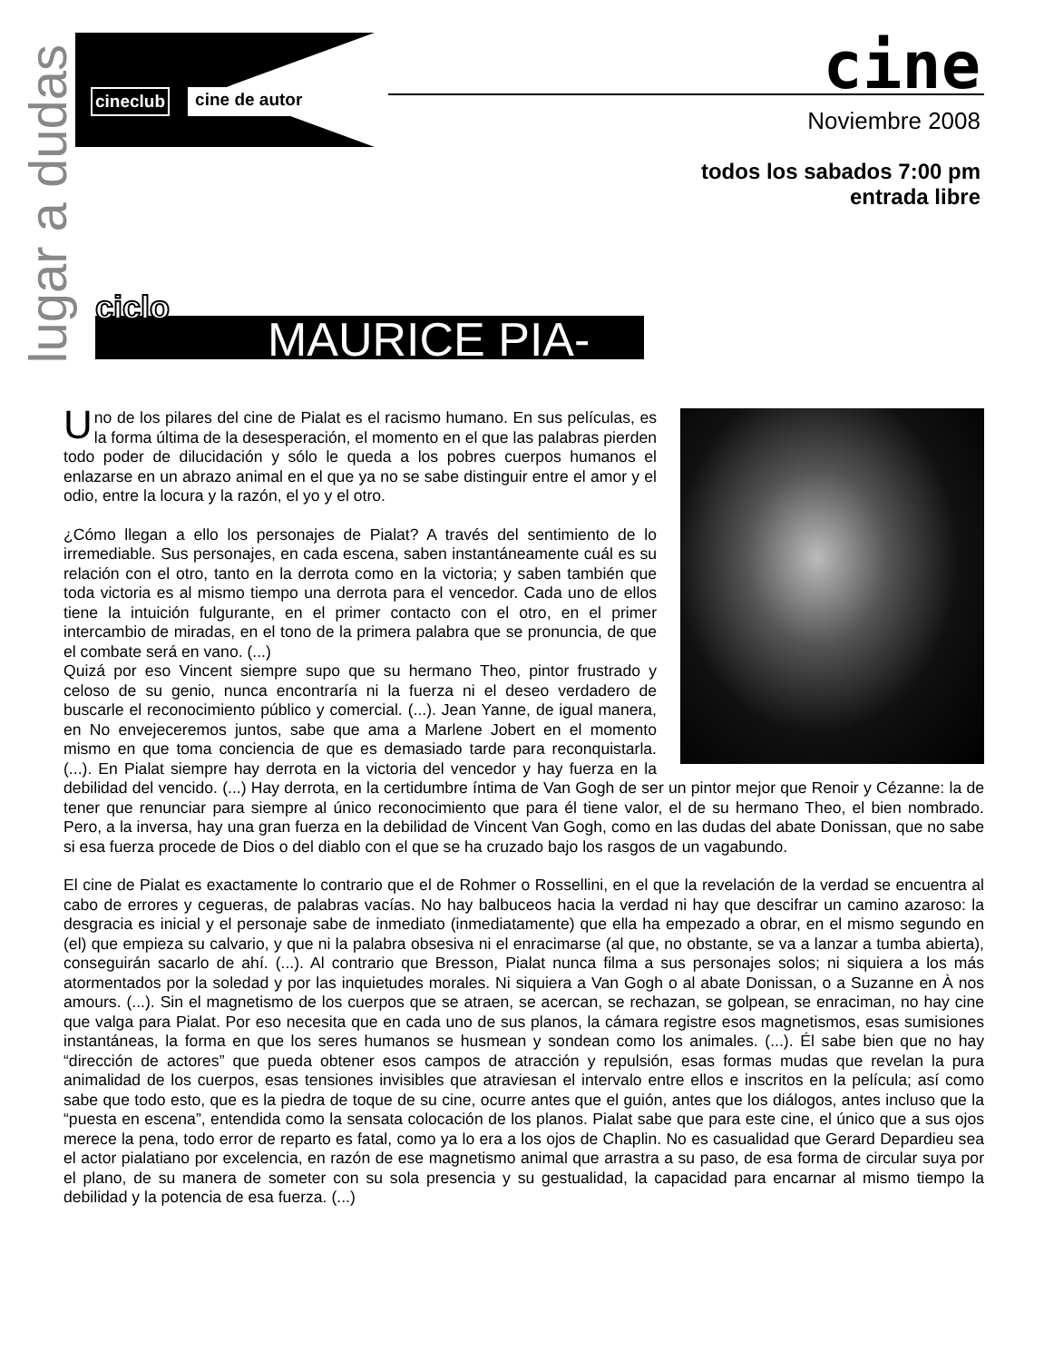lugar a dudas
cineclub cine de autor
cine
Noviembre 2008
todos los sabados 7:00 pm
entrada libre
MAURICE PIA-
ciclo
Uno de los pilares del cine de Pialat es el racismo humano. En sus películas, es la forma última de la desesperación, el momento en el que las palabras pierden todo poder de dilucidación y sólo le queda a los pobres cuerpos humanos el enlazarse en un abrazo animal en el que ya no se sabe distinguir entre el amor y el odio, entre la locura y la razón, el yo y el otro.
¿Cómo llegan a ello los personajes de Pialat? A través del sentimiento de lo irremediable. Sus personajes, en cada escena, saben instantáneamente cuál es su relación con el otro, tanto en la derrota como en la victoria; y saben también que toda victoria es al mismo tiempo una derrota para el vencedor. Cada uno de ellos tiene la intuición fulgurante, en el primer contacto con el otro, en el primer intercambio de miradas, en el tono de la primera palabra que se pronuncia, de que el combate será en vano. (...)
Quizá por eso Vincent siempre supo que su hermano Theo, pintor frustrado y celoso de su genio, nunca encontraría ni la fuerza ni el deseo verdadero de buscarle el reconocimiento público y comercial. (...). Jean Yanne, de igual manera, en No envejeceremos juntos, sabe que ama a Marlene Jobert en el momento mismo en que toma conciencia de que es demasiado tarde para reconquistarla. (...). En Pialat siempre hay derrota en la victoria del vencedor y hay fuerza en la debilidad del vencido. (...) Hay derrota, en la certidumbre íntima de Van Gogh de ser un pintor mejor que Renoir y Cézanne: la de tener que renunciar para siempre al único reconocimiento que para él tiene valor, el de su hermano Theo, el bien nombrado. Pero, a la inversa, hay una gran fuerza en la debilidad de Vincent Van Gogh, como en las dudas del abate Donissan, que no sabe si esa fuerza procede de Dios o del diablo con el que se ha cruzado bajo los rasgos de un vagabundo.
El cine de Pialat es exactamente lo contrario que el de Rohmer o Rossellini, en el que la revelación de la verdad se encuentra al cabo de errores y cegueras, de palabras vacías. No hay balbuceos hacia la verdad ni hay que descifrar un camino azaroso: la desgracia es inicial y el personaje sabe de inmediato (inmediatamente) que ella ha empezado a obrar, en el mismo segundo en (el) que empieza su calvario, y que ni la palabra obsesiva ni el enracimarse (al que, no obstante, se va a lanzar a tumba abierta), conseguirán sacarlo de ahí. (...). Al contrario que Bresson, Pialat nunca filma a sus personajes solos; ni siquiera a los más atormentados por la soledad y por las inquietudes morales. Ni siquiera a Van Gogh o al abate Donissan, o a Suzanne en À nos amours. (...). Sin el magnetismo de los cuerpos que se atraen, se acercan, se rechazan, se golpean, se enraciman, no hay cine que valga para Pialat. Por eso necesita que en cada uno de sus planos, la cámara registre esos magnetismos, esas sumisiones instantáneas, la forma en que los seres humanos se husmean y sondean como los animales. (...). Él sabe bien que no hay “dirección de actores” que pueda obtener esos campos de atracción y repulsión, esas formas mudas que revelan la pura animalidad de los cuerpos, esas tensiones invisibles que atraviesan el intervalo entre ellos e inscritos en la película; así como sabe que todo esto, que es la piedra de toque de su cine, ocurre antes que el guión, antes que los diálogos, antes incluso que la “puesta en escena”, entendida como la sensata colocación de los planos. Pialat sabe que para este cine, el único que a sus ojos merece la pena, todo error de reparto es fatal, como ya lo era a los ojos de Chaplin. No es casualidad que Gerard Depardieu sea el actor pialatiano por excelencia, en razón de ese magnetismo animal que arrastra a su paso, de esa forma de circular suya por el plano, de su manera de someter con su sola presencia y su gestualidad, la capacidad para encarnar al mismo tiempo la debilidad y la potencia de esa fuerza. (...)